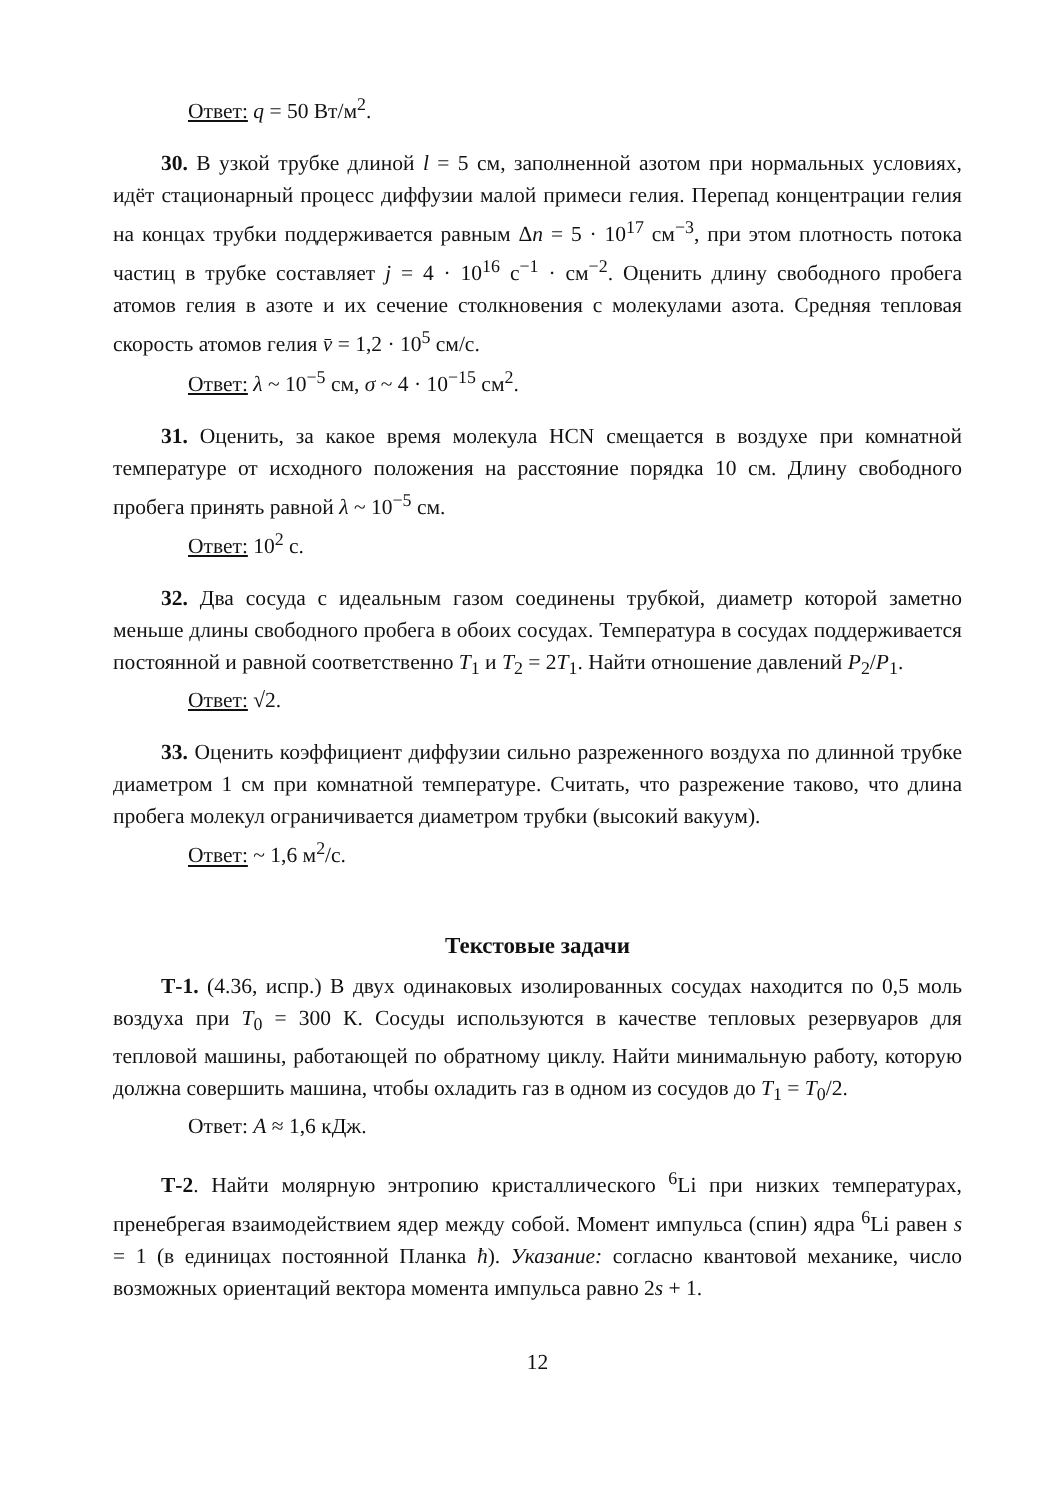Ответ: q = 50 Вт/м<sup>2</sup>.
30. В узкой трубке длиной l = 5 см, заполненной азотом при нормальных условиях, идёт стационарный процесс диффузии малой примеси гелия. Перепад концентрации гелия на концах трубки поддерживается равным Δn = 5 · 10<sup>17</sup> см<sup>−3</sup>, при этом плотность потока частиц в трубке составляет j = 4 · 10<sup>16</sup> с<sup>−1</sup> · см<sup>−2</sup>. Оценить длину свободного пробега атомов гелия в азоте и их сечение столкновения с молекулами азота. Средняя тепловая скорость атомов гелия v̄ = 1,2 · 10<sup>5</sup> см/с.
Ответ: λ ~ 10<sup>−5</sup> см, σ ~ 4 · 10<sup>−15</sup> см<sup>2</sup>.
31. Оценить, за какое время молекула HCN смещается в воздухе при комнатной температуре от исходного положения на расстояние порядка 10 см. Длину свободного пробега принять равной λ ~ 10<sup>−5</sup> см.
Ответ: 10<sup>2</sup> с.
32. Два сосуда с идеальным газом соединены трубкой, диаметр которой заметно меньше длины свободного пробега в обоих сосудах. Температура в сосудах поддерживается постоянной и равной соответственно T<sub>1</sub> и T<sub>2</sub> = 2T<sub>1</sub>. Найти отношение давлений P<sub>2</sub>/P<sub>1</sub>.
Ответ: √2.
33. Оценить коэффициент диффузии сильно разреженного воздуха по длинной трубке диаметром 1 см при комнатной температуре. Считать, что разрежение таково, что длина пробега молекул ограничивается диаметром трубки (высокий вакуум).
Ответ: ~ 1,6 м<sup>2</sup>/с.
Текстовые задачи
Т-1. (4.36, испр.) В двух одинаковых изолированных сосудах находится по 0,5 моль воздуха при T<sub>0</sub> = 300 К. Сосуды используются в качестве тепловых резервуаров для тепловой машины, работающей по обратному циклу. Найти минимальную работу, которую должна совершить машина, чтобы охладить газ в одном из сосудов до T<sub>1</sub> = T<sub>0</sub>/2.
Ответ: A ≈ 1,6 кДж.
Т-2. Найти молярную энтропию кристаллического <sup>6</sup>Li при низких температурах, пренебрегая взаимодействием ядер между собой. Момент импульса (спин) ядра <sup>6</sup>Li равен s = 1 (в единицах постоянной Планка ħ). Указание: согласно квантовой механике, число возможных ориентаций вектора момента импульса равно 2s + 1.
12